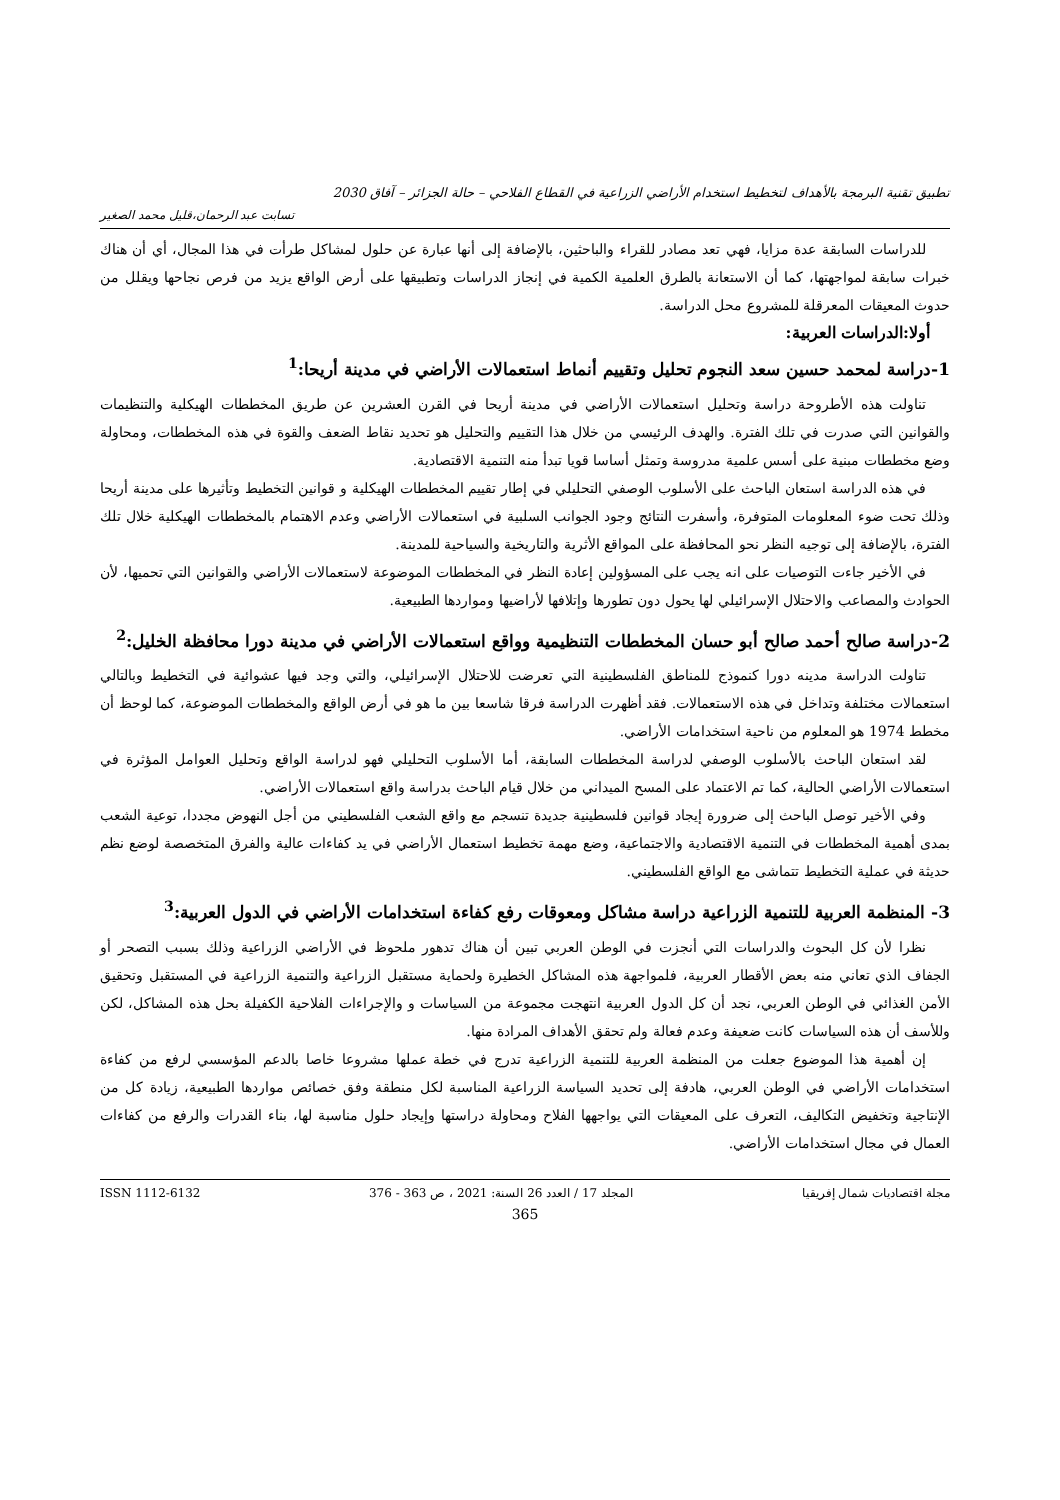تطبيق تقنية البرمجة بالأهداف لتخطيط استخدام الأراضي الزراعية في القطاع الفلاحي – حالة الجزائر – آفاق 2030
تسابت عبد الرحمان،قليل محمد الصغير
للدراسات السابقة عدة مزايا، فهي تعد مصادر للقراء والباحثين، بالإضافة إلى أنها عبارة عن حلول لمشاكل طرأت في هذا المجال، أي أن هناك خبرات سابقة لمواجهتها، كما أن الاستعانة بالطرق العلمية الكمية في إنجاز الدراسات وتطبيقها على أرض الواقع يزيد من فرص نجاحها ويقلل من حدوث المعيقات المعرقلة للمشروع محل الدراسة.
أولا:الدراسات العربية:
1-دراسة لمحمد حسين سعد النجوم تحليل وتقييم أنماط استعمالات الأراضي في مدينة أريحا:<sup>1</sup>
تناولت هذه الأطروحة دراسة وتحليل استعمالات الأراضي في مدينة أريحا في القرن العشرين عن طريق المخططات الهيكلية والتنظيمات والقوانين التي صدرت في تلك الفترة. والهدف الرئيسي من خلال هذا التقييم والتحليل هو تحديد نقاط الضعف والقوة في هذه المخططات، ومحاولة وضع مخططات مبنية على أسس علمية مدروسة وتمثل أساسا قويا تبدأ منه التنمية الاقتصادية.
في هذه الدراسة استعان الباحث على الأسلوب الوصفي التحليلي في إطار تقييم المخططات الهيكلية و قوانين التخطيط وتأثيرها على مدينة أريحا وذلك تحت ضوء المعلومات المتوفرة، وأسفرت النتائج وجود الجوانب السلبية في استعمالات الأراضي وعدم الاهتمام بالمخططات الهيكلية خلال تلك الفترة، بالإضافة إلى توجيه النظر نحو المحافظة على المواقع الأثرية والتاريخية والسياحية للمدينة.
في الأخير جاءت التوصيات على انه يجب على المسؤولين إعادة النظر في المخططات الموضوعة لاستعمالات الأراضي والقوانين التي تحميها، لأن الحوادث والمصاعب والاحتلال الإسرائيلي لها يحول دون تطورها وإتلافها لأراضيها ومواردها الطبيعية.
2-دراسة صالح أحمد صالح أبو حسان المخططات التنظيمية وواقع استعمالات الأراضي في مدينة دورا محافظة الخليل:<sup>2</sup>
تناولت الدراسة مدينه دورا كنموذج للمناطق الفلسطينية التي تعرضت للاحتلال الإسرائيلي، والتي وجد فيها عشوائية في التخطيط وبالتالي استعمالات مختلفة وتداخل في هذه الاستعمالات. فقد أظهرت الدراسة فرقا شاسعا بين ما هو في أرض الواقع والمخططات الموضوعة، كما لوحظ أن مخطط 1974 هو المعلوم من ناحية استخدامات الأراضي.
لقد استعان الباحث بالأسلوب الوصفي لدراسة المخططات السابقة، أما الأسلوب التحليلي فهو لدراسة الواقع وتحليل العوامل المؤثرة في استعمالات الأراضي الحالية، كما تم الاعتماد على المسح الميداني من خلال قيام الباحث بدراسة واقع استعمالات الأراضي.
وفي الأخير توصل الباحث إلى ضرورة إيجاد قوانين فلسطينية جديدة تنسجم مع واقع الشعب الفلسطيني من أجل النهوض مجددا، توعية الشعب بمدى أهمية المخططات في التنمية الاقتصادية والاجتماعية، وضع مهمة تخطيط استعمال الأراضي في يد كفاءات عالية والفرق المتخصصة لوضع نظم حديثة في عملية التخطيط تتماشى مع الواقع الفلسطيني.
3- المنظمة العربية للتنمية الزراعية دراسة مشاكل ومعوقات رفع كفاءة استخدامات الأراضي في الدول العربية:<sup>3</sup>
نظرا لأن كل البحوث والدراسات التي أنجزت في الوطن العربي تبين أن هناك تدهور ملحوظ في الأراضي الزراعية وذلك بسبب التصحر أو الجفاف الذي تعاني منه بعض الأقطار العربية، فلمواجهة هذه المشاكل الخطيرة ولحماية مستقبل الزراعية والتنمية الزراعية في المستقبل وتحقيق الأمن الغذائي في الوطن العربي، نجد أن كل الدول العربية انتهجت مجموعة من السياسات و والإجراءات الفلاحية الكفيلة بحل هذه المشاكل، لكن وللأسف أن هذه السياسات كانت ضعيفة وعدم فعالة ولم تحقق الأهداف المرادة منها.
إن أهمية هذا الموضوع جعلت من المنظمة العربية للتنمية الزراعية تدرج في خطة عملها مشروعا خاصا بالدعم المؤسسي لرفع من كفاءة استخدامات الأراضي في الوطن العربي، هادفة إلى تحديد السياسة الزراعية المناسبة لكل منطقة وفق خصائص مواردها الطبيعية، زيادة كل من الإنتاجية وتخفيض التكاليف، التعرف على المعيقات التي يواجهها الفلاح ومحاولة دراستها وإيجاد حلول مناسبة لها، بناء القدرات والرفع من كفاءات العمال في مجال استخدامات الأراضي.
مجلة اقتصاديات شمال إفريقيا المجلد 17 / العدد 26 السنة: 2021 ، ص 363 - 376 ISSN 1112-6132
365